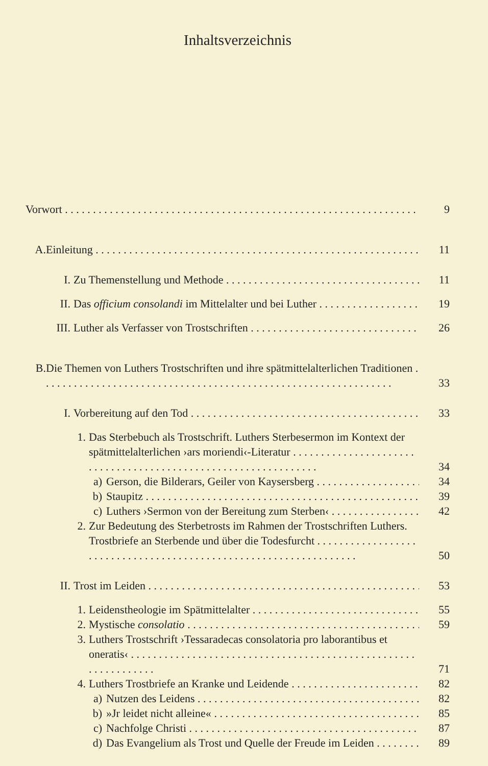Inhaltsverzeichnis
Vorwort 9
A. Einleitung 11
I. Zu Themenstellung und Methode 11
II. Das officium consolandi im Mittelalter und bei Luther 19
III. Luther als Verfasser von Trostschriften 26
B. Die Themen von Luthers Trostschriften und ihre spätmittelalterlichen Traditionen 33
I. Vorbereitung auf den Tod 33
1. Das Sterbebuch als Trostschrift. Luthers Sterbesermon im Kontext der spätmittelalterlichen ›ars moriendi‹-Literatur 34
a) Gerson, die Bilderars, Geiler von Kaysersberg 34
b) Staupitz 39
c) Luthers ›Sermon von der Bereitung zum Sterben‹ 42
2. Zur Bedeutung des Sterbetrosts im Rahmen der Trostschriften Luthers. Trostbriefe an Sterbende und über die Todesfurcht . . . 50
II. Trost im Leiden 53
1. Leidenstheologie im Spätmittelalter 55
2. Mystische consolatio 59
3. Luthers Trostschrift ›Tessaradecas consolatoria pro laborantibus et oneratis‹ 71
4. Luthers Trostbriefe an Kranke und Leidende 82
a) Nutzen des Leidens 82
b) »Jr leidet nicht alleine« 85
c) Nachfolge Christi 87
d) Das Evangelium als Trost und Quelle der Freude im Leiden 89